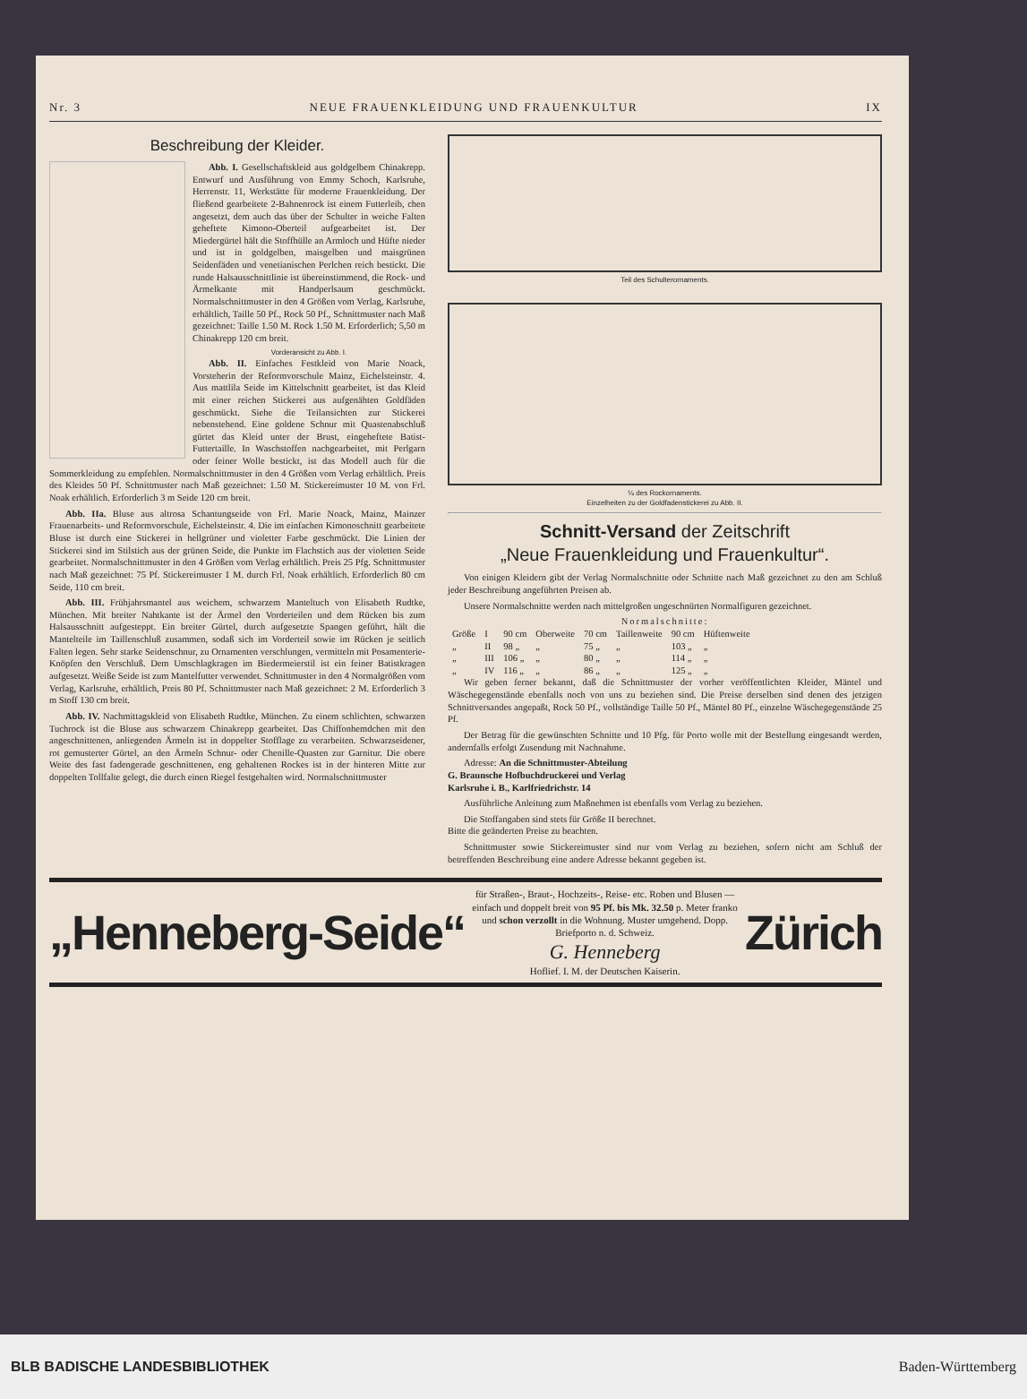Nr. 3 NEUE FRAUENKLEIDUNG UND FRAUENKULTUR IX
Beschreibung der Kleider.
Abb. I. Gesellschaftskleid aus goldgelbem Chinakrepp. Entwurf und Ausführung von Emmy Schoch, Karlsruhe, Herrenstr. 11, Werkstätte für moderne Frauenkleidung. Der fließend gearbeitete 2-Bahnenrock ist einem Futterleib, chen angesetzt, dem auch das über der Schulter in weiche Falten geheftete Kimono-Oberteil aufgearbeitet ist. Der Miedergürtel hält die Stoffhülle an Armloch und Hüfte nieder und ist in goldgelben, maisgelben und maisgrünen Seidenfäden und venetianischen Perlchen reich bestickt. Die runde Halsausschnittlinie ist übereinstimmend, die Rock- und Ärmelkante mit Handperlsaum geschmückt. Normalschnittmuster in den 4 Größen vom Verlag, Karlsruhe, erhältlich, Taille 50 Pf., Rock 50 Pf., Schnittmuster nach Maß gezeichnet: Taille 1.50 M. Rock 1.50 M. Erforderlich; 5,50 m Chinakrepp 120 cm breit.
Vorderansicht zu Abb. I.
Abb. II. Einfaches Festkleid von Marie Noack, Vorsteherin der Reformvorschule Mainz, Eichelsteinstr. 4. Aus mattlila Seide im Kittelschnitt gearbeitet, ist das Kleid mit einer reichen Stickerei aus aufgenähten Goldfäden geschmückt. Siehe die Teilansichten zur Stickerei nebenstehend. Eine goldene Schnur mit Quastenabschluß gürtet das Kleid unter der Brust, eingeheftete Batist-Futtertaille. In Waschstoffen nachgearbeitet, mit Perlgarn oder feiner Wolle bestickt, ist das Modell auch für die Sommerkleidung zu empfehlen. Normalschnittmuster in den 4 Größen vom Verlag erhältlich. Preis des Kleides 50 Pf. Schnittmuster nach Maß gezeichnet: 1.50 M. Stickereimuster 10 M. von Frl. Noak erhältlich. Erforderlich 3 m Seide 120 cm breit.
Abb. IIa. Bluse aus altrosa Schantungseide von Frl. Marie Noack, Mainz, Mainzer Frauenarbeits- und Reformvorschule, Eichelsteinstr. 4. Die im einfachen Kimonoschnitt gearbeitete Bluse ist durch eine Stickerei in hellgrüner und violetter Farbe geschmückt. Die Linien der Stickerei sind im Stilstich aus der grünen Seide, die Punkte im Flachstich aus der violetten Seide gearbeitet. Normalschnittmuster in den 4 Größen vom Verlag erhältlich. Preis 25 Pfg. Schnittmuster nach Maß gezeichnet: 75 Pf. Stickereimuster 1 M. durch Frl. Noak erhältlich. Erforderlich 80 cm Seide, 110 cm breit.
Abb. III. Frühjahrsmantel aus weichem, schwarzem Manteltuch von Elisabeth Rudtke, München. Mit breiter Nahtkante ist der Ärmel den Vorderteilen und dem Rücken bis zum Halsausschnitt aufgesteppt. Ein breiter Gürtel, durch aufgesetzte Spangen geführt, hält die Mantelteile im Taillenschluß zusammen, sodaß sich im Vorderteil sowie im Rücken je seitlich Falten legen. Sehr starke Seidenschnur, zu Ornamenten verschlungen, vermitteln mit Posamenterie-Knöpfen den Verschluß. Dem Umschlagkragen im Biedermeierstil ist ein feiner Batistkragen aufgesetzt. Weiße Seide ist zum Mantelfutter verwendet. Schnittmuster in den 4 Normalgrößen vom Verlag, Karlsruhe, erhältlich, Preis 80 Pf. Schnittmuster nach Maß gezeichnet: 2 M. Erforderlich 3 m Stoff 130 cm breit.
Abb. IV. Nachmittagskleid von Elisabeth Rudtke, München. Zu einem schlichten, schwarzen Tuchrock ist die Bluse aus schwarzem Chinakrepp gearbeitet. Das Chiffonhemdchen mit den angeschnittenen, anliegenden Ärmeln ist in doppelter Stofflage zu verarbeiten. Schwarzseidener, rot gemusterter Gürtel, an den Ärmeln Schnur- oder Chenille-Quasten zur Garnitur. Die obere Weite des fast fadengerade geschnittenen, eng gehaltenen Rockes ist in der hinteren Mitte zur doppelten Tollfalte gelegt, die durch einen Riegel festgehalten wird. Normalschnittmuster
Teil des Schulterornaments.
¼ des Rockornaments.
Einzelheiten zu der Goldfadenstickerei zu Abb. II.
Schnitt-Versand der Zeitschrift
„Neue Frauenkleidung und Frauenkultur“.
Von einigen Kleidern gibt der Verlag Normalschnitte oder Schnitte nach Maß gezeichnet zu den am Schluß jeder Beschreibung angeführten Preisen ab.
Unsere Normalschnitte werden nach mittelgroßen ungeschnürten Normalfiguren gezeichnet.
Normalschnitte:
| Größe | I | 90 cm | Oberweite | 70 cm | Taillenweite | 90 cm | Hüftenweite |
| „ | II | 98 „ | „ | 75 „ | „ | 103 „ | „ |
| „ | III | 106 „ | „ | 80 „ | „ | 114 „ | „ |
| „ | IV | 116 „ | „ | 86 „ | „ | 125 „ | „ |
Wir geben ferner bekannt, daß die Schnittmuster der vorher veröffentlichten Kleider, Mäntel und Wäschegegenstände ebenfalls noch von uns zu beziehen sind. Die Preise derselben sind denen des jetzigen Schnittversandes angepaßt, Rock 50 Pf., vollständige Taille 50 Pf., Mäntel 80 Pf., einzelne Wäschegegenstände 25 Pf.
Der Betrag für die gewünschten Schnitte und 10 Pfg. für Porto wolle mit der Bestellung eingesandt werden, andernfalls erfolgt Zusendung mit Nachnahme.
Adresse: An die Schnittmuster-Abteilung
G. Braunsche Hofbuchdruckerei und Verlag
Karlsruhe i. B., Karlfriedrichstr. 14
Ausführliche Anleitung zum Maßnehmen ist ebenfalls vom Verlag zu beziehen.
Die Stoffangaben sind stets für Größe II berechnet.
Bitte die geänderten Preise zu beachten.
Schnittmuster sowie Stickereimuster sind nur vom Verlag zu beziehen, sofern nicht am Schluß der betreffenden Beschreibung eine andere Adresse bekannt gegeben ist.
„Henneberg-Seide“
für Straßen-, Braut-, Hochzeits-, Reise- etc. Roben und Blusen — einfach und doppelt breit von 95 Pf. bis Mk. 32.50 p. Meter franko und schon verzollt in die Wohnung. Muster umgehend. Dopp. Briefporto n. d. Schweiz.
G. Henneberg
Hoflief. I. M. der Deutschen Kaiserin.
Zürich
BLB BADISCHE LANDESBIBLIOTHEK Baden-Württemberg